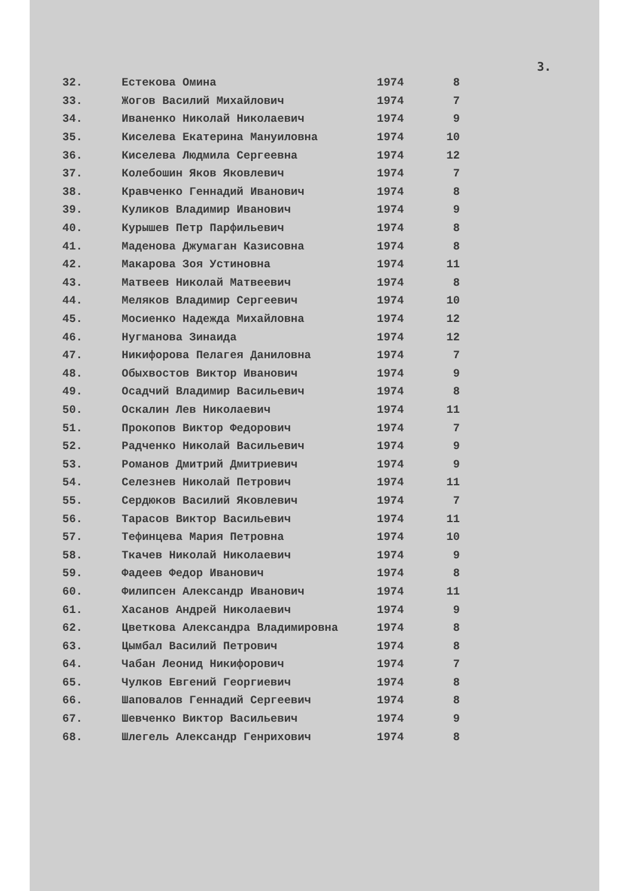3.
| 32. | Естекова Омина | 1974 | 8 |
| 33. | Жогов Василий Михайлович | 1974 | 7 |
| 34. | Иваненко Николай Николаевич | 1974 | 9 |
| 35. | Киселева Екатерина Мануиловна | 1974 | 10 |
| 36. | Киселева Людмила Сергеевна | 1974 | 12 |
| 37. | Колебошин Яков Яковлевич | 1974 | 7 |
| 38. | Кравченко Геннадий Иванович | 1974 | 8 |
| 39. | Куликов Владимир Иванович | 1974 | 9 |
| 40. | Курышев Петр Парфильевич | 1974 | 8 |
| 41. | Маденова Джумаган Казисовна | 1974 | 8 |
| 42. | Макарова Зоя Устиновна | 1974 | 11 |
| 43. | Матвеев Николай Матвеевич | 1974 | 8 |
| 44. | Меляков Владимир Сергеевич | 1974 | 10 |
| 45. | Мосиенко Надежда Михайловна | 1974 | 12 |
| 46. | Нугманова Зинаида | 1974 | 12 |
| 47. | Никифорова Пелагея Даниловна | 1974 | 7 |
| 48. | Обыхвостов Виктор Иванович | 1974 | 9 |
| 49. | Осадчий Владимир Васильевич | 1974 | 8 |
| 50. | Оскалин Лев Николаевич | 1974 | 11 |
| 51. | Прокопов Виктор Федорович | 1974 | 7 |
| 52. | Радченко Николай Васильевич | 1974 | 9 |
| 53. | Романов Дмитрий Дмитриевич | 1974 | 9 |
| 54. | Селезнев Николай Петрович | 1974 | 11 |
| 55. | Сердюков Василий Яковлевич | 1974 | 7 |
| 56. | Тарасов Виктор Васильевич | 1974 | 11 |
| 57. | Тефинцева Мария Петровна | 1974 | 10 |
| 58. | Ткачев Николай Николаевич | 1974 | 9 |
| 59. | Фадеев Федор Иванович | 1974 | 8 |
| 60. | Филипсен Александр Иванович | 1974 | 11 |
| 61. | Хасанов Андрей Николаевич | 1974 | 9 |
| 62. | Цветкова Александра Владимировна | 1974 | 8 |
| 63. | Цымбал Василий Петрович | 1974 | 8 |
| 64. | Чабан Леонид Никифорович | 1974 | 7 |
| 65. | Чулков Евгений Георгиевич | 1974 | 8 |
| 66. | Шаповалов Геннадий Сергеевич | 1974 | 8 |
| 67. | Шевченко Виктор Васильевич | 1974 | 9 |
| 68. | Шлегель Александр Генрихович | 1974 | 8 |